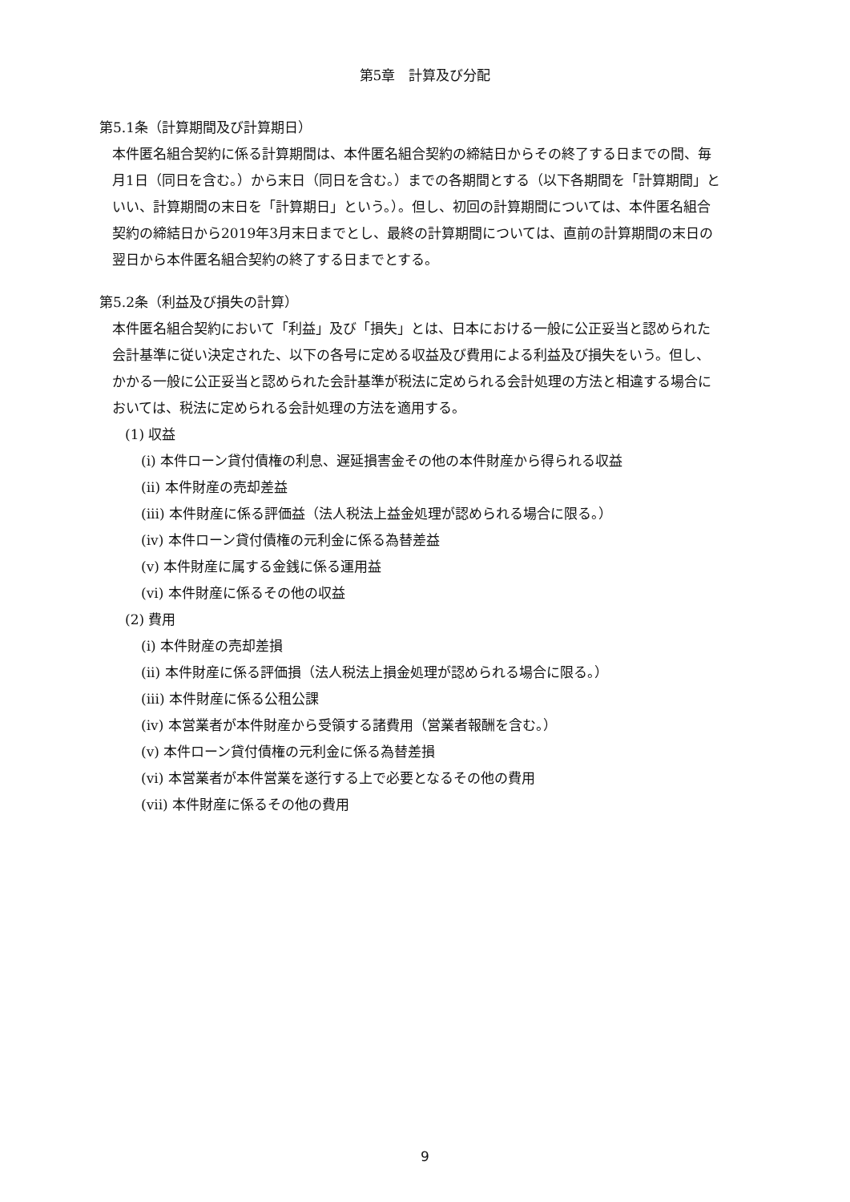第5章　計算及び分配
第5.1条（計算期間及び計算期日）
本件匿名組合契約に係る計算期間は、本件匿名組合契約の締結日からその終了する日までの間、毎月1日（同日を含む。）から末日（同日を含む。）までの各期間とする（以下各期間を「計算期間」といい、計算期間の末日を「計算期日」という。）。但し、初回の計算期間については、本件匿名組合契約の締結日から2019年3月末日までとし、最終の計算期間については、直前の計算期間の末日の翌日から本件匿名組合契約の終了する日までとする。
第5.2条（利益及び損失の計算）
本件匿名組合契約において「利益」及び「損失」とは、日本における一般に公正妥当と認められた会計基準に従い決定された、以下の各号に定める収益及び費用による利益及び損失をいう。但し、かかる一般に公正妥当と認められた会計基準が税法に定められる会計処理の方法と相違する場合においては、税法に定められる会計処理の方法を適用する。
(1) 収益
(i) 本件ローン貸付債権の利息、遅延損害金その他の本件財産から得られる収益
(ii) 本件財産の売却差益
(iii) 本件財産に係る評価益（法人税法上益金処理が認められる場合に限る。）
(iv) 本件ローン貸付債権の元利金に係る為替差益
(v) 本件財産に属する金銭に係る運用益
(vi) 本件財産に係るその他の収益
(2) 費用
(i) 本件財産の売却差損
(ii) 本件財産に係る評価損（法人税法上損金処理が認められる場合に限る。）
(iii) 本件財産に係る公租公課
(iv) 本営業者が本件財産から受領する諸費用（営業者報酬を含む。）
(v) 本件ローン貸付債権の元利金に係る為替差損
(vi) 本営業者が本件営業を遂行する上で必要となるその他の費用
(vii) 本件財産に係るその他の費用
9